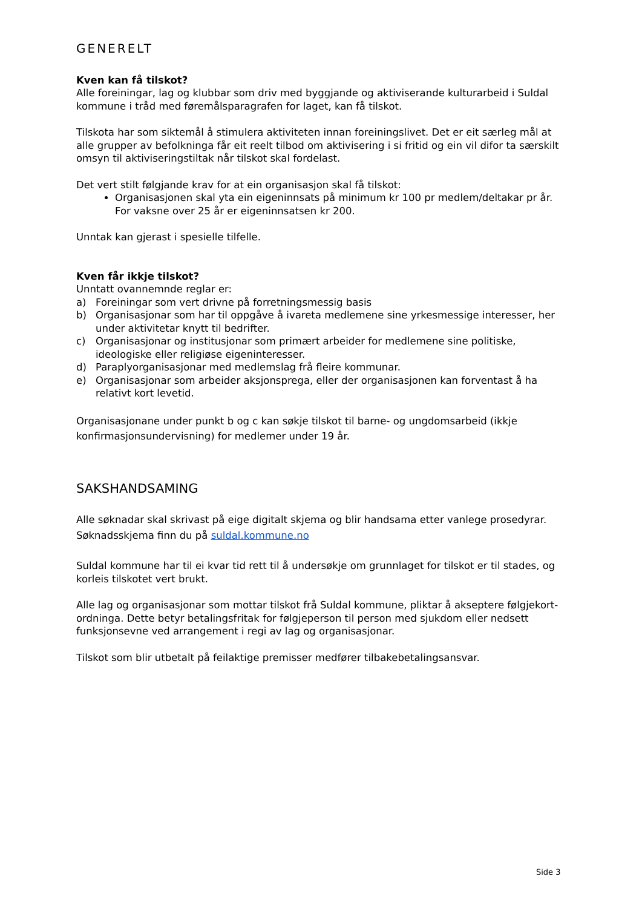GENERELT
Kven kan få tilskot?
Alle foreiningar, lag og klubbar som driv med byggjande og aktiviserande kulturarbeid i Suldal kommune i tråd med føremålsparagrafen for laget, kan få tilskot.
Tilskota har som siktemål å stimulera aktiviteten innan foreiningslivet. Det er eit særleg mål at alle grupper av befolkninga får eit reelt tilbod om aktivisering i si fritid og ein vil difor ta særskilt omsyn til aktiviseringstiltak når tilskot skal fordelast.
Det vert stilt følgjande krav for at ein organisasjon skal få tilskot:
Organisasjonen skal yta ein eigeninnsats på minimum kr 100 pr medlem/deltakar pr år. For vaksne over 25 år er eigeninnsatsen kr 200.
Unntak kan gjerast i spesielle tilfelle.
Kven får ikkje tilskot?
Unntatt ovannemnde reglar er:
a) Foreiningar som vert drivne på forretningsmessig basis
b) Organisasjonar som har til oppgåve å ivareta medlemene sine yrkesmessige interesser, her under aktivitetar knytt til bedrifter.
c) Organisasjonar og institusjonar som primært arbeider for medlemene sine politiske, ideologiske eller religiøse eigeninteresser.
d) Paraplyorganisasjonar med medlemslag frå fleire kommunar.
e) Organisasjonar som arbeider aksjonsprega, eller der organisasjonen kan forventast å ha relativt kort levetid.
Organisasjonane under punkt b og c kan søkje tilskot til barne- og ungdomsarbeid (ikkje konfirmasjonsundervisning) for medlemer under 19 år.
SAKSHANDSAMING
Alle søknadar skal skrivast på eige digitalt skjema og blir handsama etter vanlege prosedyrar. Søknadsskjema finn du på suldal.kommune.no
Suldal kommune har til ei kvar tid rett til å undersøkje om grunnlaget for tilskot er til stades, og korleis tilskotet vert brukt.
Alle lag og organisasjonar som mottar tilskot frå Suldal kommune, pliktar å akseptere følgjekort-ordninga. Dette betyr betalingsfritak for følgjeperson til person med sjukdom eller nedsett funksjonsevne ved arrangement i regi av lag og organisasjonar.
Tilskot som blir utbetalt på feilaktige premisser medfører tilbakebetalingsansvar.
Side 3